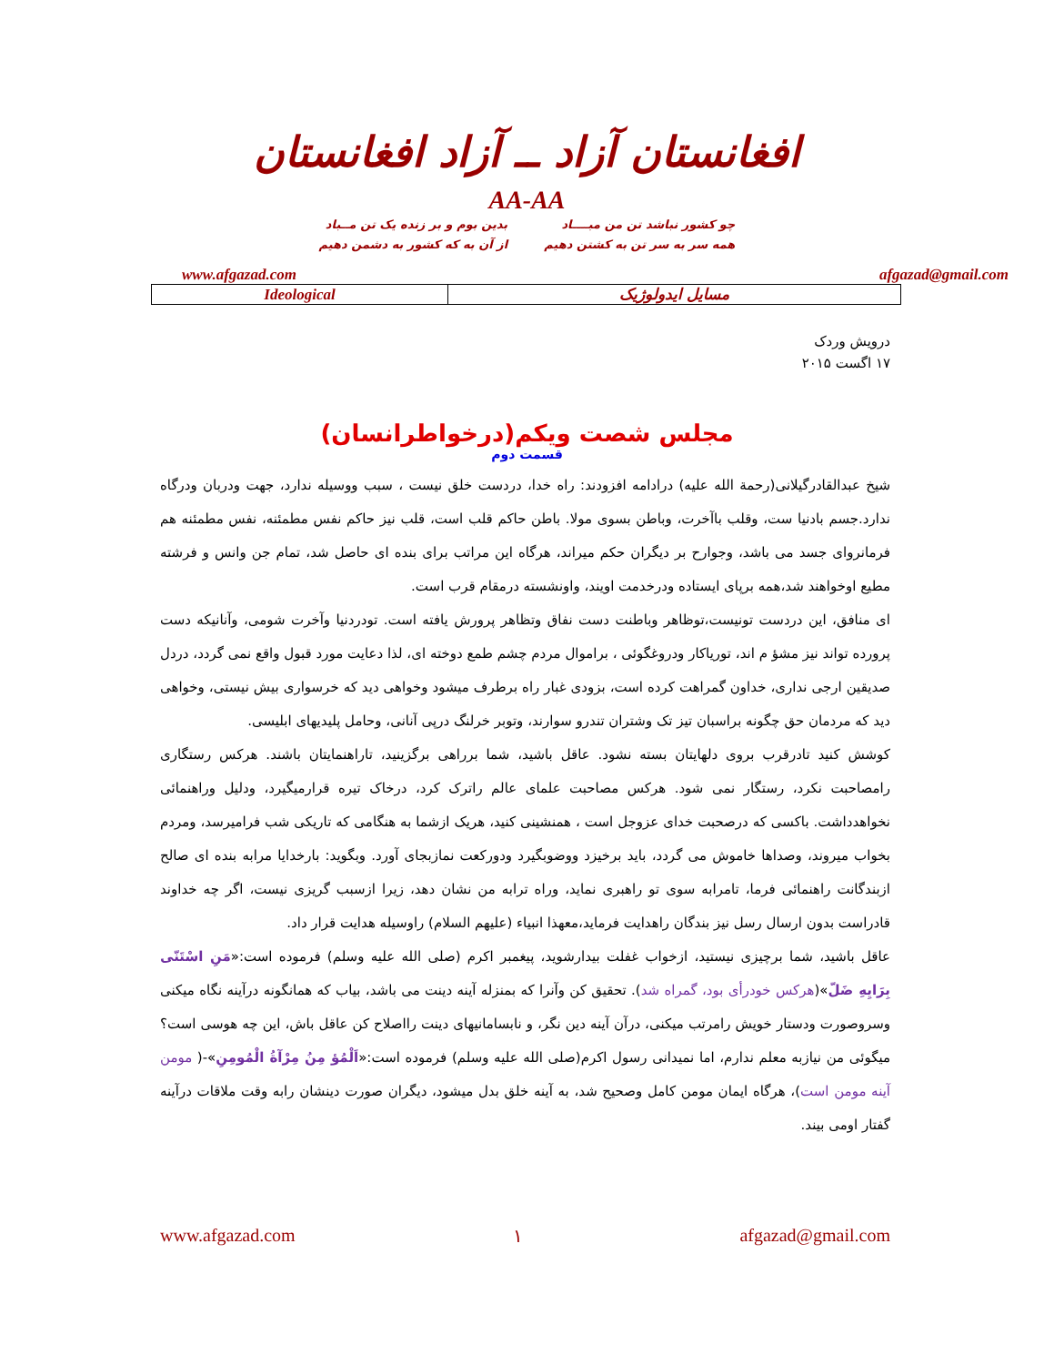افغانستان آزاد ــ آزاد افغانستان
AA-AA
چو کشور نباشد تن من مبــــاد
همه سر به سر تن به کشتن دهیم
بدین بوم و بر زنده یک تن مــباد
از آن به که کشور به دشمن دهیم
www.afgazad.com afgazad@gmail.com
| Ideological | مسایل ایدولوژیک |
درویش وردک
۱۷ اگست ۲۰۱۵
مجلس شصت ویکم(درخواطرانسان)
قسمت دوم
شیخ عبدالقادرگیلانی(رحمة الله علیه) درادامه افزودند: راه خدا، دردست خلق نیست ، سبب ووسیله ندارد، جهت ودربان ودرگاه ندارد.جسم بادنیا ست، وقلب باآخرت، وباطن بسوی مولا. باطن حاکم قلب است، قلب نیز حاکم نفس مطمئنه، نفس مطمئنه هم فرمانروای جسد می باشد، وجوارح بر دیگران حکم میراند، هرگاه این مراتب برای بنده ای حاصل شد، تمام جن وانس و فرشته مطیع اوخواهند شد،همه برپای ایستاده ودرخدمت اویند، واونشسته درمقام قرب است.
ای منافق، این دردست تونیست،توظاهر وباطنت دست نفاق وتظاهر پرورش یافته است. تودردنیا وآخرت شومی، وآنانیکه دست پرورده تواند نیز مشؤ م اند، تورياكار ودروغگوئی ، براموال مردم چشم طمع دوخته ای، لذا دعایت مورد قبول واقع نمی گردد، دردل صدیقین ارجی نداری، خداون گمراهت کرده است، بزودی غبار راه برطرف میشود وخواهی دید که خرسواری بیش نیستی، وخواهی دید که مردمان حق چگونه براسبان تیز تک وشتران تندرو سوارند، وتوبر خرلنگ درپی آنانی، وحامل پلیدیهای ابلیسی.
کوشش کنید تادرقرب بروی دلهایتان بسته نشود. عاقل باشید، شما برراهی برگزینید، تاراهنمایتان باشند. هرکس رستگاری رامصاحبت نکرد، رستگار نمی شود. هرکس مصاحبت علمای عالم راترک کرد، درخاک تیره قرارمیگیرد، ودلیل وراهنمائی نخواهدداشت. باکسی که درصحبت خدای عزوجل است ، همنشینی کنید، هریک ازشما به هنگامی که تاریکی شب فرامیرسد، ومردم بخواب میروند، وصداها خاموش می گردد، باید برخیزد ووضوبگیرد ودورکعت نمازبجای آورد. وبگوید: بارخدایا مرابه بنده ای صالح ازبندگانت راهنمائی فرما، تامرابه سوی تو راهبری نماید، وراه ترابه من نشان دهد، زیرا ازسبب گریزی نیست، اگر چه خداوند قادراست بدون ارسال رسل نیز بندگان راهدایت فرماید،معهذا انبیاء (علیهم السلام) راوسیله هدایت قرار داد.
عاقل باشید، شما برچیزی نیستید، ازخواب غفلت بیدارشوید، پیغمبر اکرم (صلی الله علیه وسلم) فرموده است:«مَنِ اسْتَنّی بِرَایِهِ ضَلّ»(هرکس خودرأی بود، گمراه شد). تحقیق کن وآنرا که بمنزله آینه دینت می باشد، بیاب که همانگونه درآینه نگاه میکنی وسروصورت ودستار خویش رامرتب میکنی، درآن آینه دین نگر، و نابسامانیهای دینت رااصلاح کن عاقل باش، این چه هوسی است؟ میگوئی من نیازبه معلم ندارم، اما نمیدانی رسول اکرم(صلی الله علیه وسلم) فرموده است:«اَلْمُؤ مِنُ مِرْآةُ الْمُومِنِ»-( مومن آینه مومن است)، هرگاه ایمان مومن کامل وصحیح شد، به آینه خلق بدل میشود، دیگران صورت دینشان رابه وقت ملاقات درآینه گفتار اومی بیند.
www.afgazad.com ۱ afgazad@gmail.com